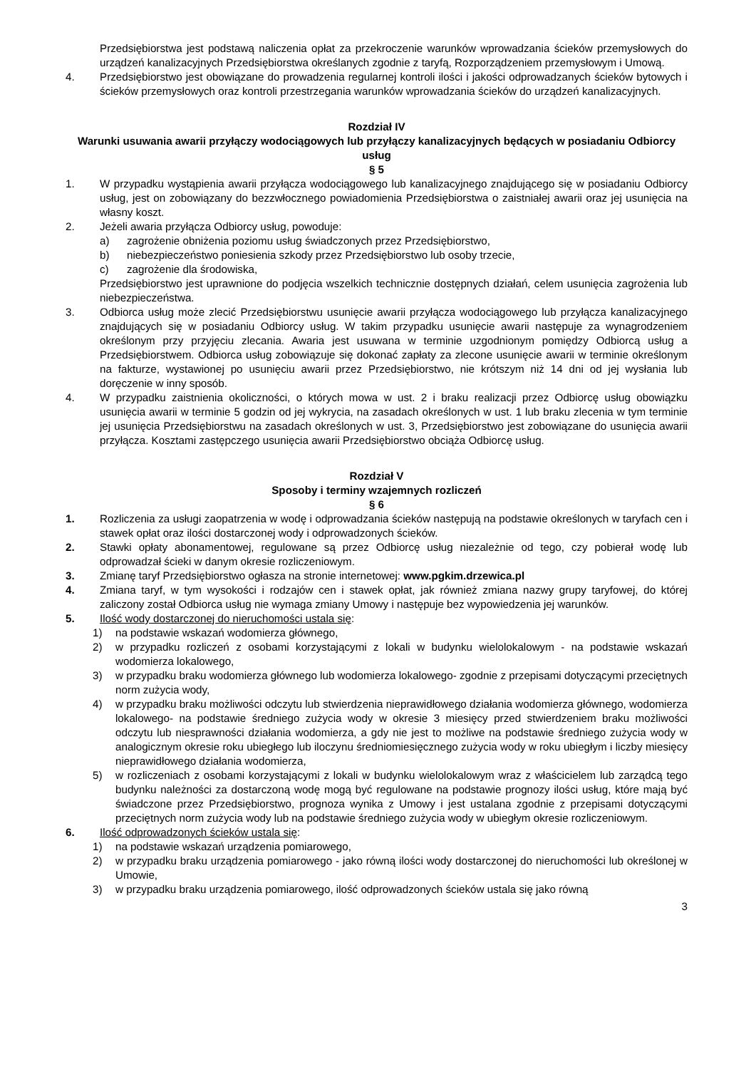Przedsiębiorstwa jest podstawą naliczenia opłat za przekroczenie warunków wprowadzania ścieków przemysłowych do urządzeń kanalizacyjnych Przedsiębiorstwa określanych zgodnie z taryfą, Rozporządzeniem przemysłowym i Umową.
4. Przedsiębiorstwo jest obowiązane do prowadzenia regularnej kontroli ilości i jakości odprowadzanych ścieków bytowych i ścieków przemysłowych oraz kontroli przestrzegania warunków wprowadzania ścieków do urządzeń kanalizacyjnych.
Rozdział IV
Warunki usuwania awarii przyłączy wodociągowych lub przyłączy kanalizacyjnych będących w posiadaniu Odbiorcy usług
§ 5
1. W przypadku wystąpienia awarii przyłącza wodociągowego lub kanalizacyjnego znajdującego się w posiadaniu Odbiorcy usług, jest on zobowiązany do bezzwłocznego powiadomienia Przedsiębiorstwa o zaistniałej awarii oraz jej usunięcia na własny koszt.
2. Jeżeli awaria przyłącza Odbiorcy usług, powoduje:
a) zagrożenie obniżenia poziomu usług świadczonych przez Przedsiębiorstwo,
b) niebezpieczeństwo poniesienia szkody przez Przedsiębiorstwo lub osoby trzecie,
c) zagrożenie dla środowiska,
Przedsiębiorstwo jest uprawnione do podjęcia wszelkich technicznie dostępnych działań, celem usunięcia zagrożenia lub niebezpieczeństwa.
3. Odbiorca usług może zlecić Przedsiębiorstwu usunięcie awarii przyłącza wodociągowego lub przyłącza kanalizacyjnego znajdujących się w posiadaniu Odbiorcy usług. W takim przypadku usunięcie awarii następuje za wynagrodzeniem określonym przy przyjęciu zlecania. Awaria jest usuwana w terminie uzgodnionym pomiędzy Odbiorcą usług a Przedsiębiorstwem. Odbiorca usług zobowiązuje się dokonać zapłaty za zlecone usunięcie awarii w terminie określonym na fakturze, wystawionej po usunięciu awarii przez Przedsiębiorstwo, nie krótszym niż 14 dni od jej wysłania lub doręczenie w inny sposób.
4. W przypadku zaistnienia okoliczności, o których mowa w ust. 2 i braku realizacji przez Odbiorcę usług obowiązku usunięcia awarii w terminie 5 godzin od jej wykrycia, na zasadach określonych w ust. 1 lub braku zlecenia w tym terminie jej usunięcia Przedsiębiorstwu na zasadach określonych w ust. 3, Przedsiębiorstwo jest zobowiązane do usunięcia awarii przyłącza. Kosztami zastępczego usunięcia awarii Przedsiębiorstwo obciąża Odbiorcę usług.
Rozdział V
Sposoby i terminy wzajemnych rozliczeń
§ 6
1. Rozliczenia za usługi zaopatrzenia w wodę i odprowadzania ścieków następują na podstawie określonych w taryfach cen i stawek opłat oraz ilości dostarczonej wody i odprowadzonych ścieków.
2. Stawki opłaty abonamentowej, regulowane są przez Odbiorcę usług niezależnie od tego, czy pobierał wodę lub odprowadzał ścieki w danym okresie rozliczeniowym.
3. Zmianę taryf Przedsiębiorstwo ogłasza na stronie internetowej: www.pgkim.drzewica.pl
4. Zmiana taryf, w tym wysokości i rodzajów cen i stawek opłat, jak również zmiana nazwy grupy taryfowej, do której zaliczony został Odbiorca usług nie wymaga zmiany Umowy i następuje bez wypowiedzenia jej warunków.
5. Ilość wody dostarczonej do nieruchomości ustala się:
1) na podstawie wskazań wodomierza głównego,
2) w przypadku rozliczeń z osobami korzystającymi z lokali w budynku wielolokalowym - na podstawie wskazań wodomierza lokalowego,
3) w przypadku braku wodomierza głównego lub wodomierza lokalowego- zgodnie z przepisami dotyczącymi przeciętnych norm zużycia wody,
4) w przypadku braku możliwości odczytu lub stwierdzenia nieprawidłowego działania wodomierza głównego, wodomierza lokalowego- na podstawie średniego zużycia wody w okresie 3 miesięcy przed stwierdzeniem braku możliwości odczytu lub niesprawności działania wodomierza, a gdy nie jest to możliwe na podstawie średniego zużycia wody w analogicznym okresie roku ubiegłego lub iloczynu średniomiesięcznego zużycia wody w roku ubiegłym i liczby miesięcy nieprawidłowego działania wodomierza,
5) w rozliczeniach z osobami korzystającymi z lokali w budynku wielolokalowym wraz z właścicielem lub zarządcą tego budynku należności za dostarczoną wodę mogą być regulowane na podstawie prognozy ilości usług, które mają być świadczone przez Przedsiębiorstwo, prognoza wynika z Umowy i jest ustalana zgodnie z przepisami dotyczącymi przeciętnych norm zużycia wody lub na podstawie średniego zużycia wody w ubiegłym okresie rozliczeniowym.
6. Ilość odprowadzonych ścieków ustala się:
1) na podstawie wskazań urządzenia pomiarowego,
2) w przypadku braku urządzenia pomiarowego - jako równą ilości wody dostarczonej do nieruchomości lub określonej w Umowie,
3) w przypadku braku urządzenia pomiarowego, ilość odprowadzonych ścieków ustala się jako równą
3